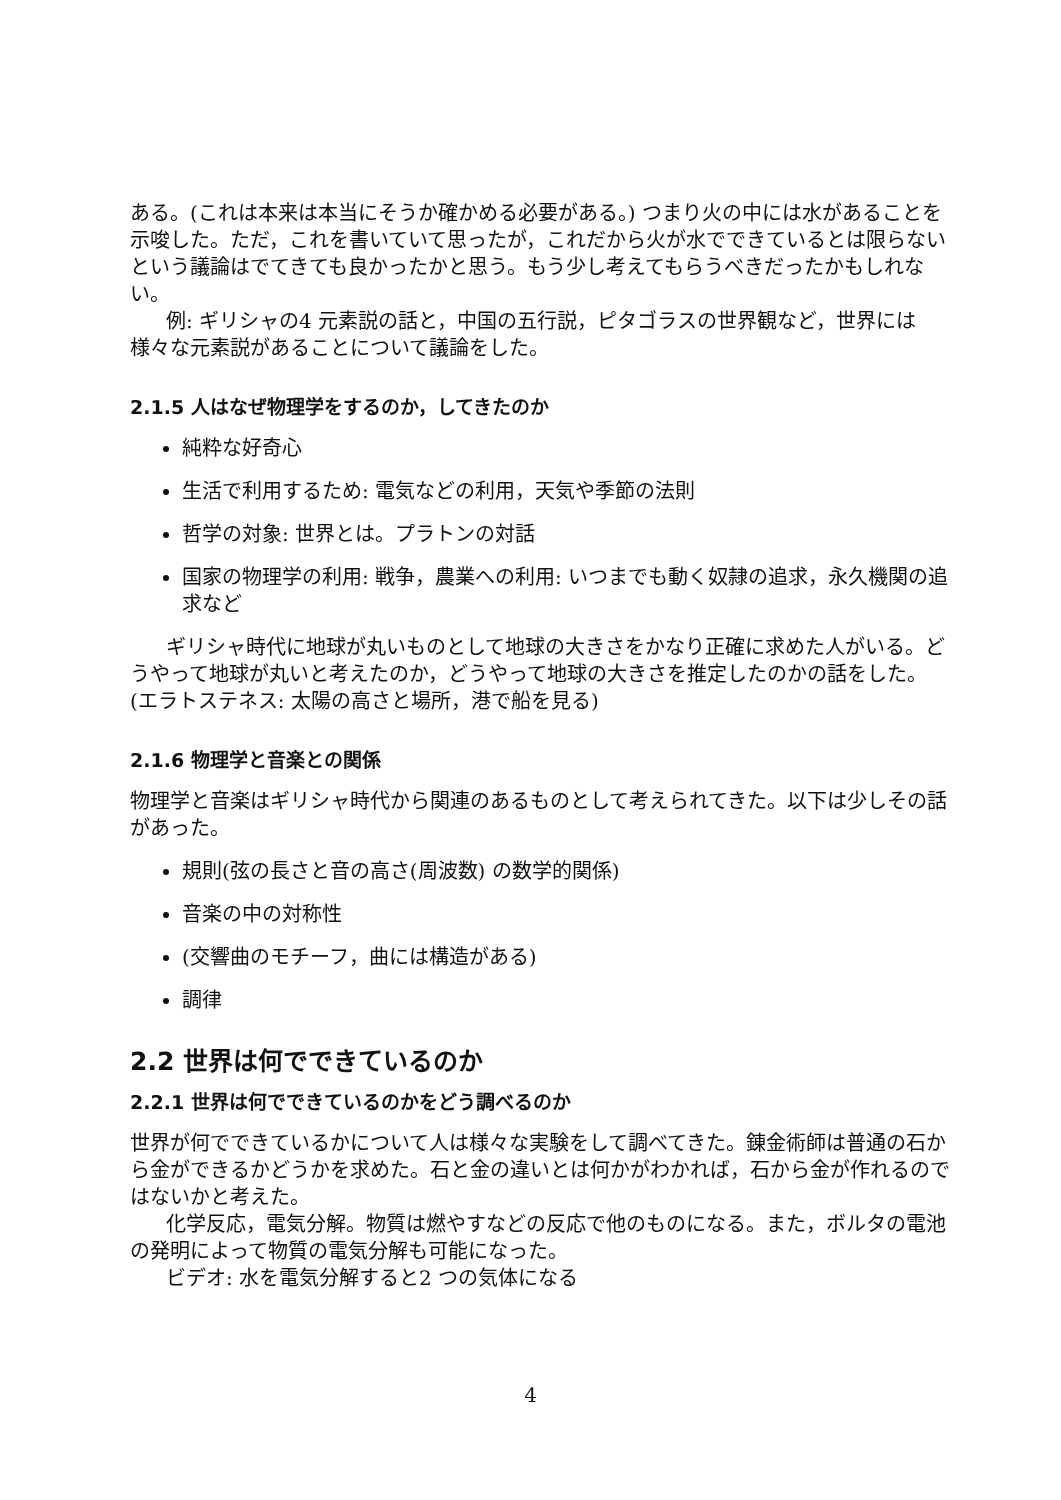ある。(これは本来は本当にそうか確かめる必要がある。) つまり火の中には水があることを示唆した。ただ，これを書いていて思ったが，これだから火が水でできているとは限らないという議論はでてきても良かったかと思う。もう少し考えてもらうべきだったかもしれない。
例: ギリシャの4 元素説の話と，中国の五行説，ピタゴラスの世界観など，世界には様々な元素説があることについて議論をした。
2.1.5 人はなぜ物理学をするのか，してきたのか
純粋な好奇心
生活で利用するため: 電気などの利用，天気や季節の法則
哲学の対象: 世界とは。プラトンの対話
国家の物理学の利用: 戦争，農業への利用: いつまでも動く奴隷の追求，永久機関の追求など
ギリシャ時代に地球が丸いものとして地球の大きさをかなり正確に求めた人がいる。どうやって地球が丸いと考えたのか，どうやって地球の大きさを推定したのかの話をした。(エラトステネス: 太陽の高さと場所，港で船を見る)
2.1.6 物理学と音楽との関係
物理学と音楽はギリシャ時代から関連のあるものとして考えられてきた。以下は少しその話があった。
規則(弦の長さと音の高さ(周波数) の数学的関係)
音楽の中の対称性
(交響曲のモチーフ，曲には構造がある)
調律
2.2 世界は何でできているのか
2.2.1 世界は何でできているのかをどう調べるのか
世界が何でできているかについて人は様々な実験をして調べてきた。錬金術師は普通の石から金ができるかどうかを求めた。石と金の違いとは何かがわかれば，石から金が作れるのではないかと考えた。
化学反応，電気分解。物質は燃やすなどの反応で他のものになる。また，ボルタの電池の発明によって物質の電気分解も可能になった。
ビデオ: 水を電気分解すると2 つの気体になる
4